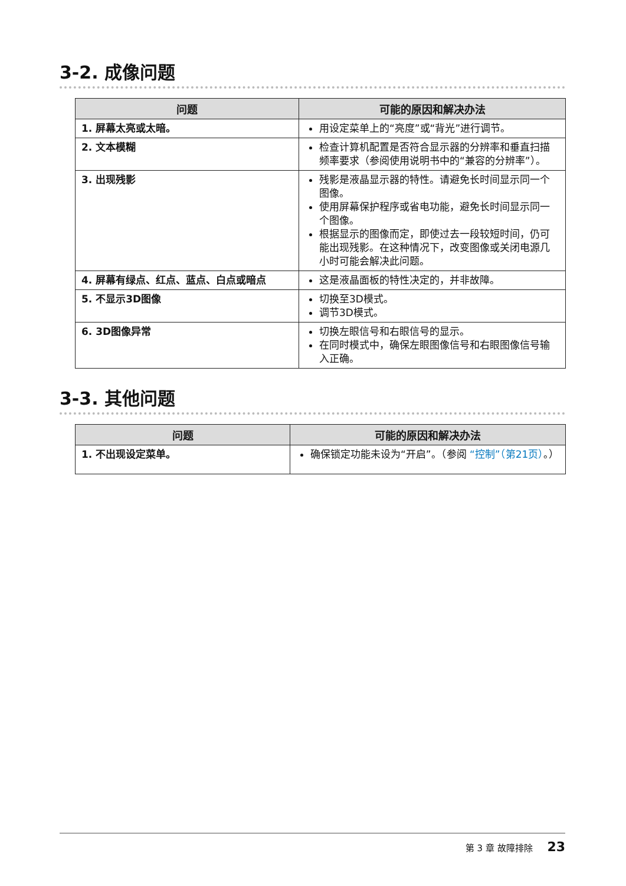3-2. 成像问题
| 问题 | 可能的原因和解决办法 |
| --- | --- |
| 1. 屏幕太亮或太暗。 | 用设定菜单上的“亮度”或“背光”进行调节。 |
| 2. 文本模糊 | 检查计算机配置是否符合显示器的分辨率和垂直扫描频率要求（参阅使用说明书中的“兼容的分辨率”）。 |
| 3. 出现残影 | 残影是液晶显示器的特性。请避免长时间显示同一个图像。 使用屏幕保护程序或省电功能，避免长时间显示同一个图像。 根据显示的图像而定，即使过去一段较短时间，仍可能出现残影。在这种情况下，改变图像或关闭电源几小时可能会解决此问题。 |
| 4. 屏幕有绿点、红点、蓝点、白点或暗点 | 这是液晶面板的特性决定的，并非故障。 |
| 5. 不显示3D图像 | 切换至3D模式。 调节3D模式。 |
| 6. 3D图像异常 | 切换左眼信号和右眼信号的显示。 在同时模式中，确保左眼图像信号和右眼图像信号输入正确。 |
3-3. 其他问题
| 问题 | 可能的原因和解决办法 |
| --- | --- |
| 1. 不出现设定菜单。 | 确保锁定功能未设为“开启”。（参阅 “控制”（第21页） 。） |
第 3 章 故障排除 23